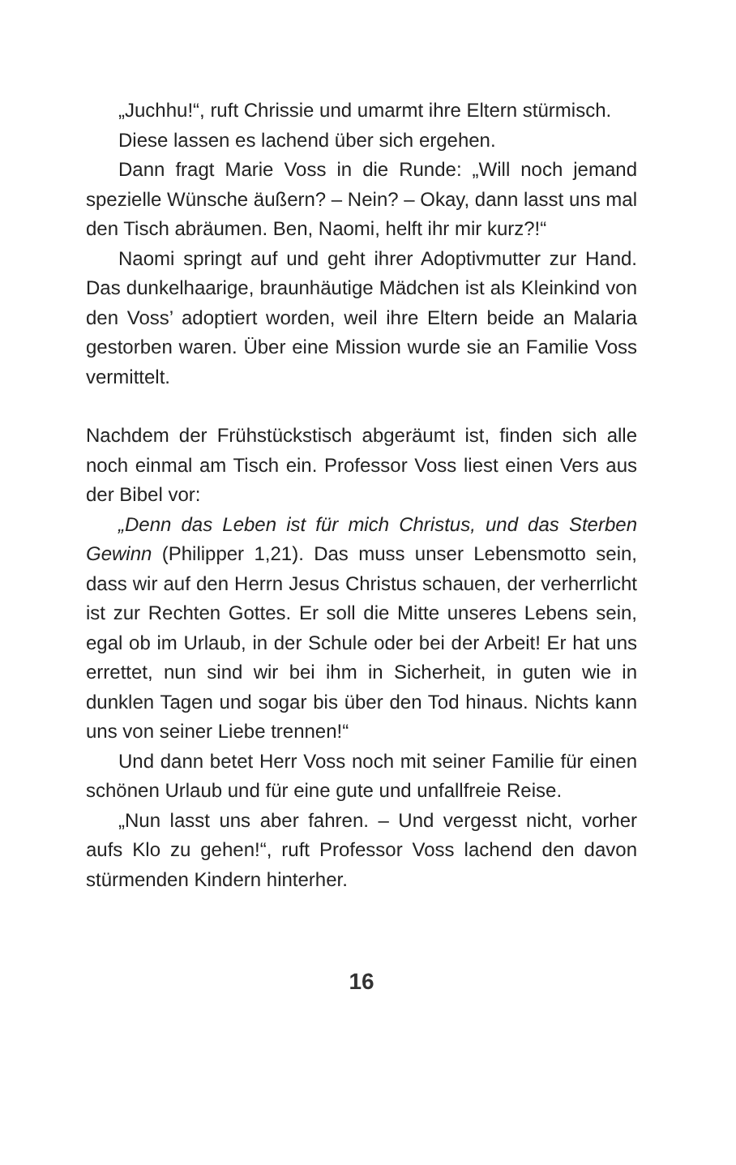„Juchhu!“, ruft Chrissie und umarmt ihre Eltern stürmisch.
Diese lassen es lachend über sich ergehen.
Dann fragt Marie Voss in die Runde: „Will noch jemand spezielle Wünsche äußern? – Nein? – Okay, dann lasst uns mal den Tisch abräumen. Ben, Naomi, helft ihr mir kurz?!“
Naomi springt auf und geht ihrer Adoptivmutter zur Hand. Das dunkelhaarige, braunhäutige Mädchen ist als Kleinkind von den Voss’ adoptiert worden, weil ihre Eltern beide an Malaria gestorben waren. Über eine Mission wurde sie an Familie Voss vermittelt.
Nachdem der Frühstückstisch abgeräumt ist, finden sich alle noch einmal am Tisch ein. Professor Voss liest einen Vers aus der Bibel vor:
„Denn das Leben ist für mich Christus, und das Sterben Gewinn (Philipper 1,21). Das muss unser Lebensmotto sein, dass wir auf den Herrn Jesus Christus schauen, der verherrlicht ist zur Rechten Gottes. Er soll die Mitte unseres Lebens sein, egal ob im Urlaub, in der Schule oder bei der Arbeit! Er hat uns errettet, nun sind wir bei ihm in Sicherheit, in guten wie in dunklen Tagen und sogar bis über den Tod hinaus. Nichts kann uns von seiner Liebe trennen!“
Und dann betet Herr Voss noch mit seiner Familie für einen schönen Urlaub und für eine gute und unfallfreie Reise.
„Nun lasst uns aber fahren. – Und vergesst nicht, vorher aufs Klo zu gehen!“, ruft Professor Voss lachend den davon stürmenden Kindern hinterher.
16